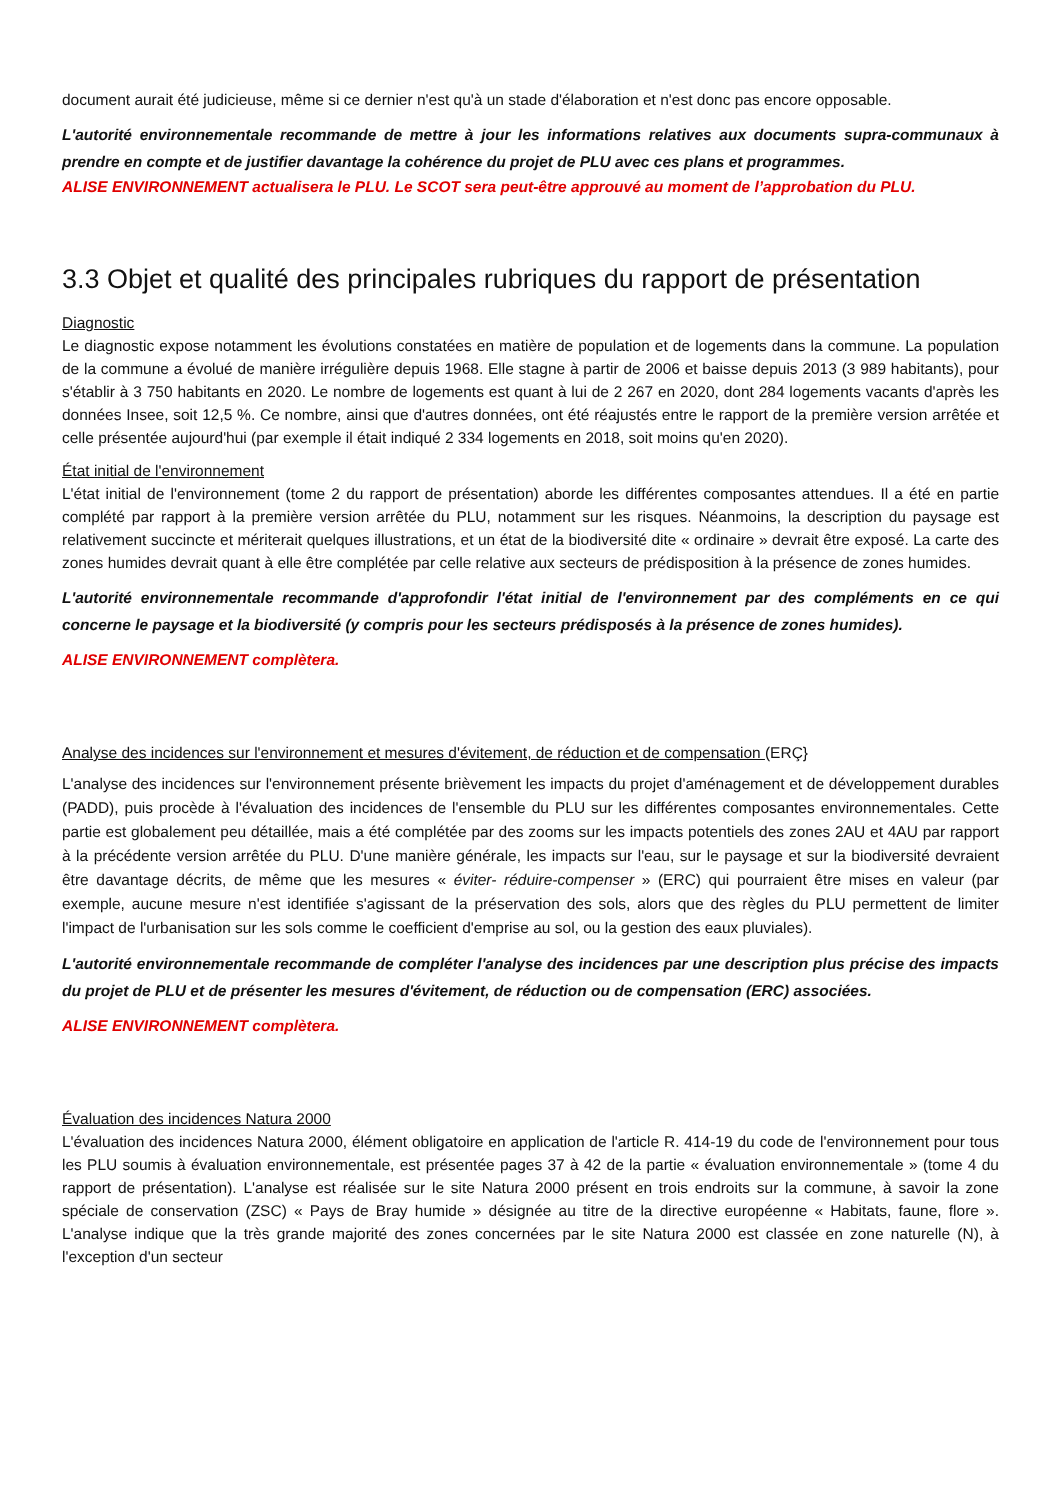document aurait été judicieuse, même si ce dernier n'est qu'à un stade d'élaboration et n'est donc pas encore opposable.
L'autorité environnementale recommande de mettre à jour les informations relatives aux documents supra-communaux à prendre en compte et de justifier davantage la cohérence du projet de PLU avec ces plans et programmes.
ALISE ENVIRONNEMENT actualisera le PLU. Le SCOT sera peut-être approuvé au moment de l’approbation du PLU.
3.3 Objet et qualité des principales rubriques du rapport de présentation
Diagnostic
Le diagnostic expose notamment les évolutions constatées en matière de population et de logements dans la commune. La population de la commune a évolué de manière irrégulière depuis 1968. Elle stagne à partir de 2006 et baisse depuis 2013 (3 989 habitants), pour s'établir à 3 750 habitants en 2020. Le nombre de logements est quant à lui de 2 267 en 2020, dont 284 logements vacants d'après les données Insee, soit 12,5 %. Ce nombre, ainsi que d'autres données, ont été réajustés entre le rapport de la première version arrêtée et celle présentée aujourd'hui (par exemple il était indiqué 2 334 logements en 2018, soit moins qu'en 2020).
État initial de l'environnement
L'état initial de l'environnement (tome 2 du rapport de présentation) aborde les différentes composantes attendues. Il a été en partie complété par rapport à la première version arrêtée du PLU, notamment sur les risques. Néanmoins, la description du paysage est relativement succincte et mériterait quelques illustrations, et un état de la biodiversité dite « ordinaire » devrait être exposé. La carte des zones humides devrait quant à elle être complétée par celle relative aux secteurs de prédisposition à la présence de zones humides.
L'autorité environnementale recommande d'approfondir l'état initial de l'environnement par des compléments en ce qui concerne le paysage et la biodiversité (y compris pour les secteurs prédisposés à la présence de zones humides).
ALISE ENVIRONNEMENT complètera.
Analyse des incidences sur l'environnement et mesures d'évitement, de réduction et de compensation (ERÇ}
L'analyse des incidences sur l'environnement présente brièvement les impacts du projet d'aménagement et de développement durables (PADD), puis procède à l'évaluation des incidences de l'ensemble du PLU sur les différentes composantes environnementales. Cette partie est globalement peu détaillée, mais a été complétée par des zooms sur les impacts potentiels des zones 2AU et 4AU par rapport à la précédente version arrêtée du PLU. D'une manière générale, les impacts sur l'eau, sur le paysage et sur la biodiversité devraient être davantage décrits, de même que les mesures « éviter- réduire-compenser » (ERC) qui pourraient être mises en valeur (par exemple, aucune mesure n'est identifiée s'agissant de la préservation des sols, alors que des règles du PLU permettent de limiter l'impact de l'urbanisation sur les sols comme le coefficient d'emprise au sol, ou la gestion des eaux pluviales).
L'autorité environnementale recommande de compléter l'analyse des incidences par une description plus précise des impacts du projet de PLU et de présenter les mesures d'évitement, de réduction ou de compensation (ERC) associées.
ALISE ENVIRONNEMENT complètera.
Évaluation des incidences Natura 2000
L'évaluation des incidences Natura 2000, élément obligatoire en application de l'article R. 414-19 du code de l'environnement pour tous les PLU soumis à évaluation environnementale, est présentée pages 37 à 42 de la partie « évaluation environnementale » (tome 4 du rapport de présentation). L'analyse est réalisée sur le site Natura 2000 présent en trois endroits sur la commune, à savoir la zone spéciale de conservation (ZSC) « Pays de Bray humide » désignée au titre de la directive européenne « Habitats, faune, flore ». L'analyse indique que la très grande majorité des zones concernées par le site Natura 2000 est classée en zone naturelle (N), à l'exception d'un secteur